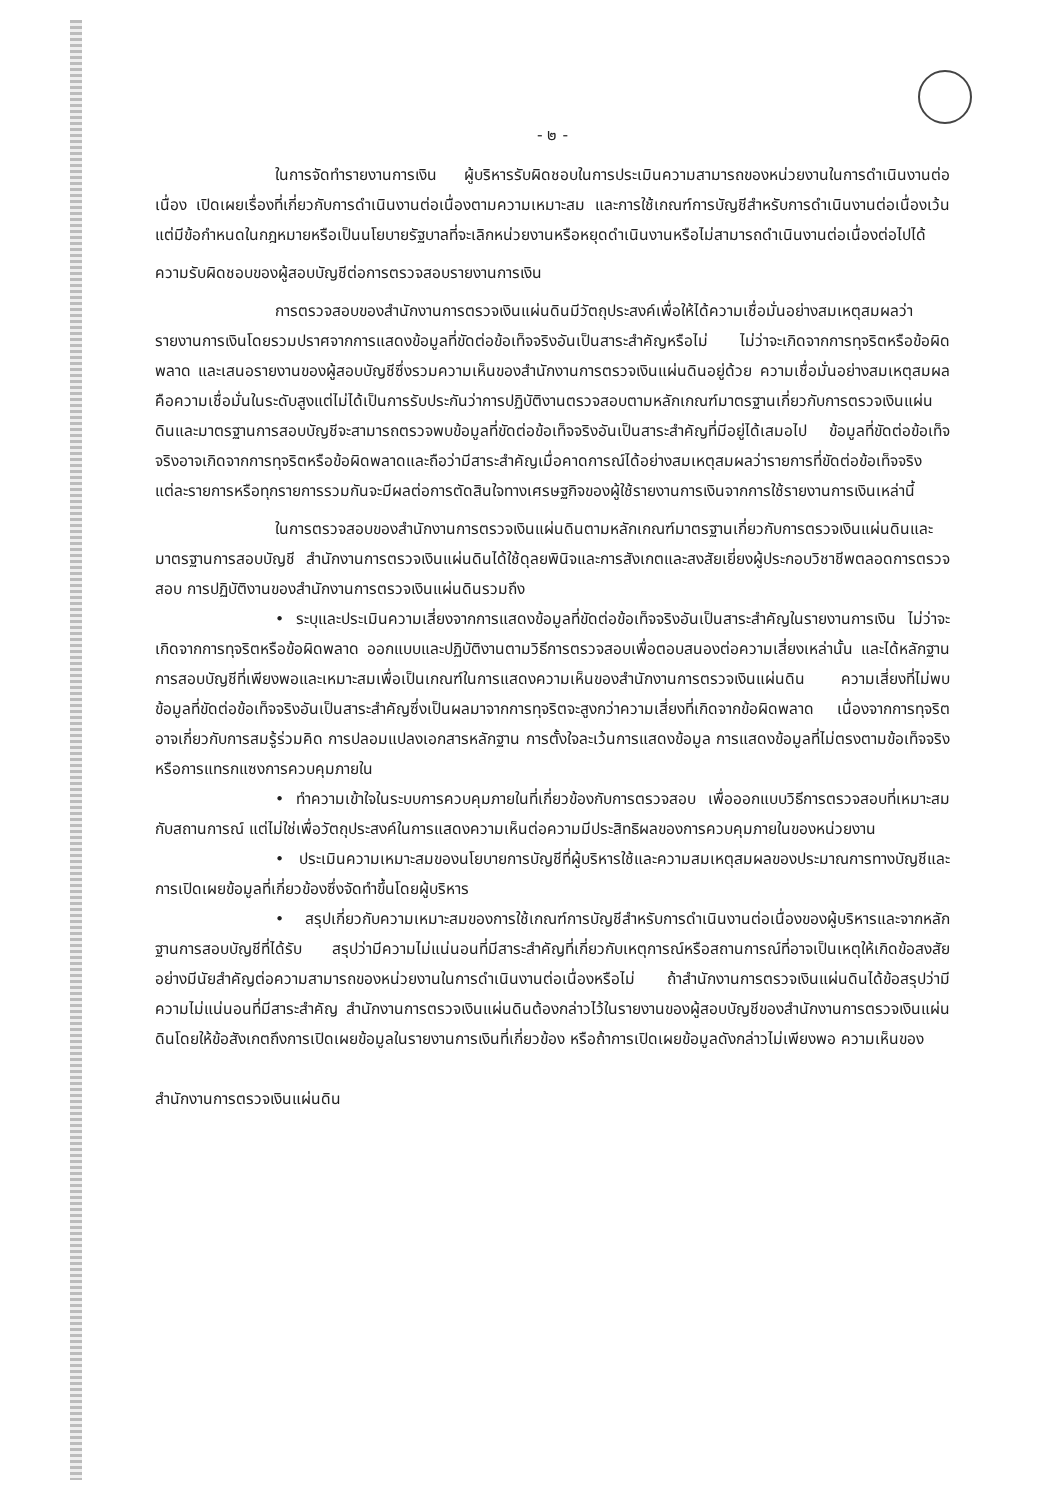- ๒ -
ในการจัดทำรายงานการเงิน ผู้บริหารรับผิดชอบในการประเมินความสามารถของหน่วยงานในการดำเนินงานต่อเนื่อง เปิดเผยเรื่องที่เกี่ยวกับการดำเนินงานต่อเนื่องตามความเหมาะสม และการใช้เกณฑ์การบัญชีสำหรับการดำเนินงานต่อเนื่องเว้นแต่มีข้อกำหนดในกฎหมายหรือเป็นนโยบายรัฐบาลที่จะเลิกหน่วยงานหรือหยุดดำเนินงานหรือไม่สามารถดำเนินงานต่อเนื่องต่อไปได้
ความรับผิดชอบของผู้สอบบัญชีต่อการตรวจสอบรายงานการเงิน
การตรวจสอบของสำนักงานการตรวจเงินแผ่นดินมีวัตถุประสงค์เพื่อให้ได้ความเชื่อมั่นอย่างสมเหตุสมผลว่ารายงานการเงินโดยรวมปราศจากการแสดงข้อมูลที่ขัดต่อข้อเท็จจริงอันเป็นสาระสำคัญหรือไม่ ไม่ว่าจะเกิดจากการทุจริตหรือข้อผิดพลาด และเสนอรายงานของผู้สอบบัญชีซึ่งรวมความเห็นของสำนักงานการตรวจเงินแผ่นดินอยู่ด้วย ความเชื่อมั่นอย่างสมเหตุสมผลคือความเชื่อมั่นในระดับสูงแต่ไม่ได้เป็นการรับประกันว่าการปฏิบัติงานตรวจสอบตามหลักเกณฑ์มาตรฐานเกี่ยวกับการตรวจเงินแผ่นดินและมาตรฐานการสอบบัญชีจะสามารถตรวจพบข้อมูลที่ขัดต่อข้อเท็จจริงอันเป็นสาระสำคัญที่มีอยู่ได้เสมอไป ข้อมูลที่ขัดต่อข้อเท็จจริงอาจเกิดจากการทุจริตหรือข้อผิดพลาดและถือว่ามีสาระสำคัญเมื่อคาดการณ์ได้อย่างสมเหตุสมผลว่ารายการที่ขัดต่อข้อเท็จจริงแต่ละรายการหรือทุกรายการรวมกันจะมีผลต่อการตัดสินใจทางเศรษฐกิจของผู้ใช้รายงานการเงินจากการใช้รายงานการเงินเหล่านี้
ในการตรวจสอบของสำนักงานการตรวจเงินแผ่นดินตามหลักเกณฑ์มาตรฐานเกี่ยวกับการตรวจเงินแผ่นดินและมาตรฐานการสอบบัญชี สำนักงานการตรวจเงินแผ่นดินได้ใช้ดุลยพินิจและการสังเกตและสงสัยเยี่ยงผู้ประกอบวิชาชีพตลอดการตรวจสอบ การปฏิบัติงานของสำนักงานการตรวจเงินแผ่นดินรวมถึง
• ระบุและประเมินความเสี่ยงจากการแสดงข้อมูลที่ขัดต่อข้อเท็จจริงอันเป็นสาระสำคัญในรายงานการเงิน ไม่ว่าจะเกิดจากการทุจริตหรือข้อผิดพลาด ออกแบบและปฏิบัติงานตามวิธีการตรวจสอบเพื่อตอบสนองต่อความเสี่ยงเหล่านั้น และได้หลักฐานการสอบบัญชีที่เพียงพอและเหมาะสมเพื่อเป็นเกณฑ์ในการแสดงความเห็นของสำนักงานการตรวจเงินแผ่นดิน ความเสี่ยงที่ไม่พบข้อมูลที่ขัดต่อข้อเท็จจริงอันเป็นสาระสำคัญซึ่งเป็นผลมาจากการทุจริตจะสูงกว่าความเสี่ยงที่เกิดจากข้อผิดพลาด เนื่องจากการทุจริตอาจเกี่ยวกับการสมรู้ร่วมคิด การปลอมแปลงเอกสารหลักฐาน การตั้งใจละเว้นการแสดงข้อมูล การแสดงข้อมูลที่ไม่ตรงตามข้อเท็จจริงหรือการแทรกแซงการควบคุมภายใน
• ทำความเข้าใจในระบบการควบคุมภายในที่เกี่ยวข้องกับการตรวจสอบ เพื่อออกแบบวิธีการตรวจสอบที่เหมาะสมกับสถานการณ์ แต่ไม่ใช่เพื่อวัตถุประสงค์ในการแสดงความเห็นต่อความมีประสิทธิผลของการควบคุมภายในของหน่วยงาน
• ประเมินความเหมาะสมของนโยบายการบัญชีที่ผู้บริหารใช้และความสมเหตุสมผลของประมาณการทางบัญชีและการเปิดเผยข้อมูลที่เกี่ยวข้องซึ่งจัดทำขึ้นโดยผู้บริหาร
• สรุปเกี่ยวกับความเหมาะสมของการใช้เกณฑ์การบัญชีสำหรับการดำเนินงานต่อเนื่องของผู้บริหารและจากหลักฐานการสอบบัญชีที่ได้รับ สรุปว่ามีความไม่แน่นอนที่มีสาระสำคัญที่เกี่ยวกับเหตุการณ์หรือสถานการณ์ที่อาจเป็นเหตุให้เกิดข้อสงสัยอย่างมีนัยสำคัญต่อความสามารถของหน่วยงานในการดำเนินงานต่อเนื่องหรือไม่ ถ้าสำนักงานการตรวจเงินแผ่นดินได้ข้อสรุปว่ามีความไม่แน่นอนที่มีสาระสำคัญ สำนักงานการตรวจเงินแผ่นดินต้องกล่าวไว้ในรายงานของผู้สอบบัญชีของสำนักงานการตรวจเงินแผ่นดินโดยให้ข้อสังเกตถึงการเปิดเผยข้อมูลในรายงานการเงินที่เกี่ยวข้อง หรือถ้าการเปิดเผยข้อมูลดังกล่าวไม่เพียงพอ ความเห็นของ
สำนักงานการตรวจเงินแผ่นดิน